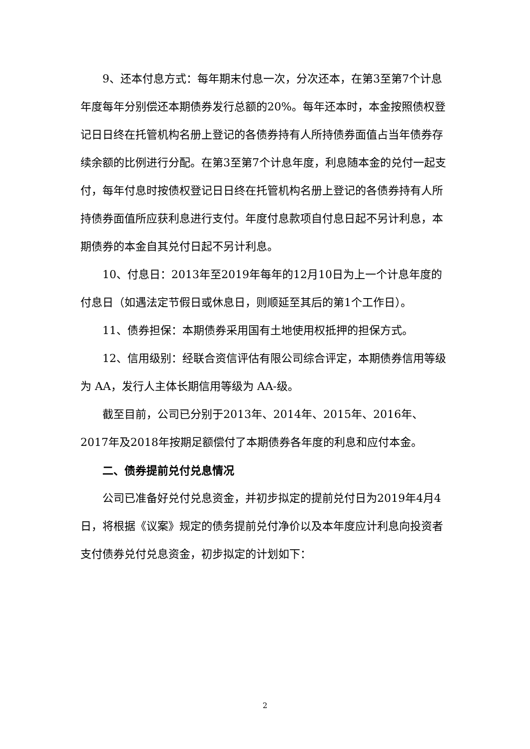9、还本付息方式：每年期末付息一次，分次还本，在第3至第7个计息年度每年分别偿还本期债券发行总额的20%。每年还本时，本金按照债权登记日日终在托管机构名册上登记的各债券持有人所持债券面值占当年债券存续余额的比例进行分配。在第3至第7个计息年度，利息随本金的兑付一起支付，每年付息时按债权登记日日终在托管机构名册上登记的各债券持有人所持债券面值所应获利息进行支付。年度付息款项自付息日起不另计利息，本期债券的本金自其兑付日起不另计利息。
10、付息日：2013年至2019年每年的12月10日为上一个计息年度的付息日（如遇法定节假日或休息日，则顺延至其后的第1个工作日）。
11、债券担保：本期债券采用国有土地使用权抵押的担保方式。
12、信用级别：经联合资信评估有限公司综合评定，本期债券信用等级为 AA，发行人主体长期信用等级为 AA-级。
截至目前，公司已分别于2013年、2014年、2015年、2016年、2017年及2018年按期足额偿付了本期债券各年度的利息和应付本金。
二、债券提前兑付兑息情况
公司已准备好兑付兑息资金，并初步拟定的提前兑付日为2019年4月4日，将根据《议案》规定的债务提前兑付净价以及本年度应计利息向投资者支付债券兑付兑息资金，初步拟定的计划如下：
2